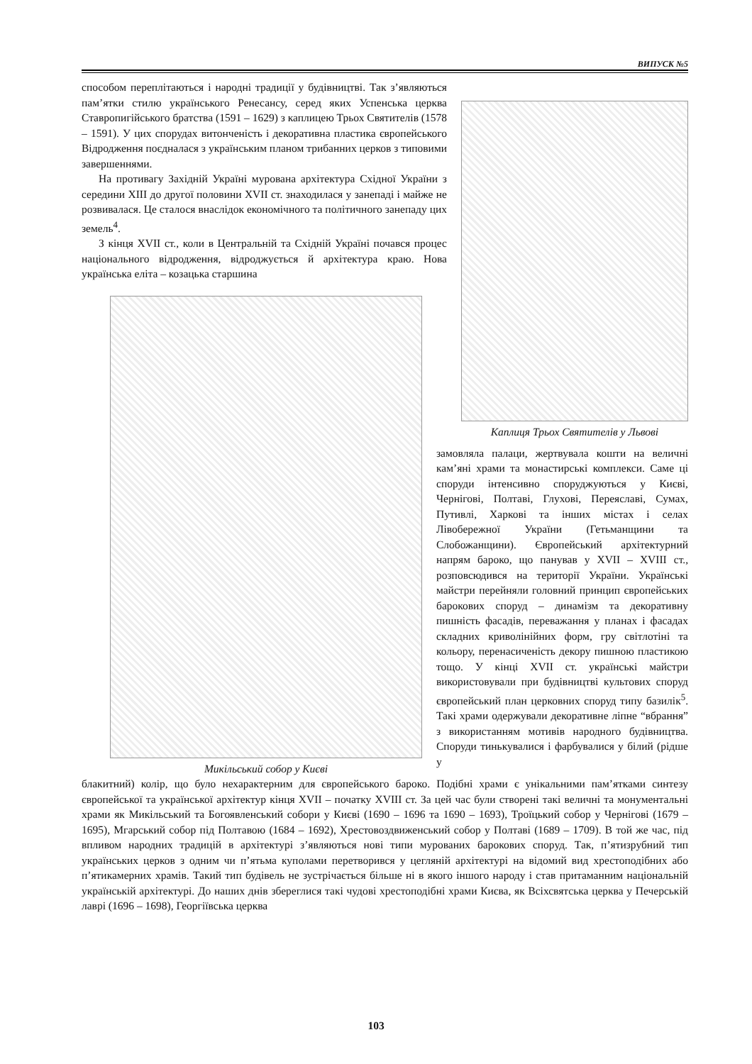ВИПУСК №5
способом переплітаються і народні традиції у будівництві. Так з’являються пам’ятки стилю українського Ренесансу, серед яких Успенська церква Ставропигійського братства (1591 – 1629) з каплицею Трьох Святителів (1578 – 1591). У цих спорудах витонченість і декоративна пластика європейського Відродження поєдналася з українським планом трибанних церков з типовими завершеннями.
На противагу Західній Україні мурована архітектура Східної України з середини XIII до другої половини XVII ст. знаходилася у занепаді і майже не розвивалася. Це сталося внаслідок економічного та політичного занепаду цих земель<sup>4</sup>.
З кінця XVII ст., коли в Центральній та Східній Україні почався процес національного відродження, відроджується й архітектура краю. Нова українська еліта – козацька старшина
Каплиця Трьох Святителів у Львові
Микільський собор у Києві
замовляла палаци, жертвувала кошти на величні кам’яні храми та монастирські комплекси. Саме ці споруди інтенсивно споруджуються у Києві, Чернігові, Полтаві, Глухові, Переяславі, Сумах, Путивлі, Харкові та інших містах і селах Лівобережної України (Гетьманщини та Слобожанщини). Європейський архітектурний напрям бароко, що панував у XVII – XVIII ст., розповсюдився на території України. Українські майстри перейняли головний принцип європейських барокових споруд – динамізм та декоративну пишність фасадів, переважання у планах і фасадах складних криволінійних форм, гру світлотіні та кольору, перенасиченість декору пишною пластикою тощо. У кінці XVII ст. українські майстри використовували при будівництві культових споруд європейський план церковних споруд типу базилік<sup>5</sup>. Такі храми одержували декоративне ліпне “вбрання” з використанням мотивів народного будівництва. Споруди тинькувалися і фарбувалися у білий (рідше у
блакитний) колір, що було нехарактерним для європейського бароко. Подібні храми є унікальними пам’ятками синтезу європейської та української архітектур кінця XVII – початку XVIII ст. За цей час були створені такі величні та монументальні храми як Микільський та Богоявленський собори у Києві (1690 – 1696 та 1690 – 1693), Троїцький собор у Чернігові (1679 – 1695), Мгарський собор під Полтавою (1684 – 1692), Хрестовоздвиженський собор у Полтаві (1689 – 1709). В той же час, під впливом народних традицій в архітектурі з’являються нові типи мурованих барокових споруд. Так, п’ятизрубний тип українських церков з одним чи п’ятьма куполами перетворився у цегляній архітектурі на відомий вид хрестоподібних або п’ятикамерних храмів. Такий тип будівель не зустрічається більше ні в якого іншого народу і став притаманним національній українській архітектурі. До наших днів збереглися такі чудові хрестоподібні храми Києва, як Всіхсвятська церква у Печерській лаврі (1696 – 1698), Георгіївська церква
103